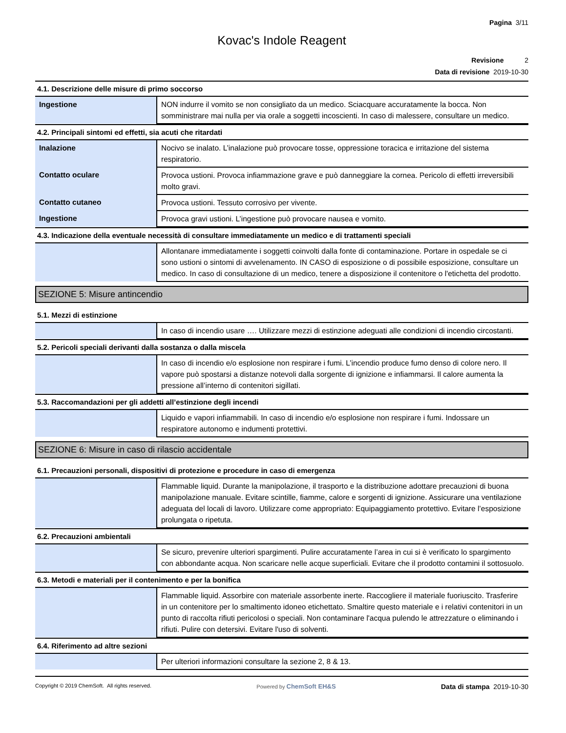Pagina 3/11
Kovac's Indole Reagent
Revisione 2
Data di revisione 2019-10-30
4.1. Descrizione delle misure di primo soccorso
| Ingestione | NON indurre il vomito se non consigliato da un medico. Sciacquare accuratamente la bocca. Non somministrare mai nulla per via orale a soggetti incoscienti. In caso di malessere, consultare un medico. |
4.2. Principali sintomi ed effetti, sia acuti che ritardati
| Inalazione | Nocivo se inalato. L’inalazione può provocare tosse, oppressione toracica e irritazione del sistema respiratorio. |
| Contatto oculare | Provoca ustioni. Provoca infiammazione grave e può danneggiare la cornea. Pericolo di effetti irreversibili molto gravi. |
| Contatto cutaneo | Provoca ustioni. Tessuto corrosivo per vivente. |
| Ingestione | Provoca gravi ustioni. L’ingestione può provocare nausea e vomito. |
4.3. Indicazione della eventuale necessità di consultare immediatamente un medico e di trattamenti speciali
| | Allontanare immediatamente i soggetti coinvolti dalla fonte di contaminazione. Portare in ospedale se ci sono ustioni o sintomi di avvelenamento. IN CASO di esposizione o di possibile esposizione, consultare un medico. In caso di consultazione di un medico, tenere a disposizione il contenitore o l'etichetta del prodotto. |
SEZIONE 5: Misure antincendio
5.1. Mezzi di estinzione
| | In caso di incendio usare …. Utilizzare mezzi di estinzione adeguati alle condizioni di incendio circostanti. |
5.2. Pericoli speciali derivanti dalla sostanza o dalla miscela
| | In caso di incendio e/o esplosione non respirare i fumi. L’incendio produce fumo denso di colore nero. Il vapore può spostarsi a distanze notevoli dalla sorgente di ignizione e infiammarsi. Il calore aumenta la pressione all’interno di contenitori sigillati. |
5.3. Raccomandazioni per gli addetti all’estinzione degli incendi
| | Liquido e vapori infiammabili. In caso di incendio e/o esplosione non respirare i fumi. Indossare un respiratore autonomo e indumenti protettivi. |
SEZIONE 6: Misure in caso di rilascio accidentale
6.1. Precauzioni personali, dispositivi di protezione e procedure in caso di emergenza
| | Flammable liquid. Durante la manipolazione, il trasporto e la distribuzione adottare precauzioni di buona manipolazione manuale. Evitare scintille, fiamme, calore e sorgenti di ignizione. Assicurare una ventilazione adeguata del locali di lavoro. Utilizzare come appropriato: Equipaggiamento protettivo. Evitare l’esposizione prolungata o ripetuta. |
6.2. Precauzioni ambientali
| | Se sicuro, prevenire ulteriori spargimenti. Pulire accuratamente l’area in cui si è verificato lo spargimento con abbondante acqua. Non scaricare nelle acque superficiali. Evitare che il prodotto contamini il sottosuolo. |
6.3. Metodi e materiali per il contenimento e per la bonifica
| | Flammable liquid. Assorbire con materiale assorbente inerte. Raccogliere il materiale fuoriuscito. Trasferire in un contenitore per lo smaltimento idoneo etichettato. Smaltire questo materiale e i relativi contenitori in un punto di raccolta rifiuti pericolosi o speciali. Non contaminare l'acqua pulendo le attrezzature o eliminando i rifiuti. Pulire con detersivi. Evitare l'uso di solventi. |
6.4. Riferimento ad altre sezioni
| | Per ulteriori informazioni consultare la sezione 2, 8 & 13. |
Copyright © 2019 ChemSoft. All rights reserved. Powered by ChemSoft EH&S Data di stampa 2019-10-30